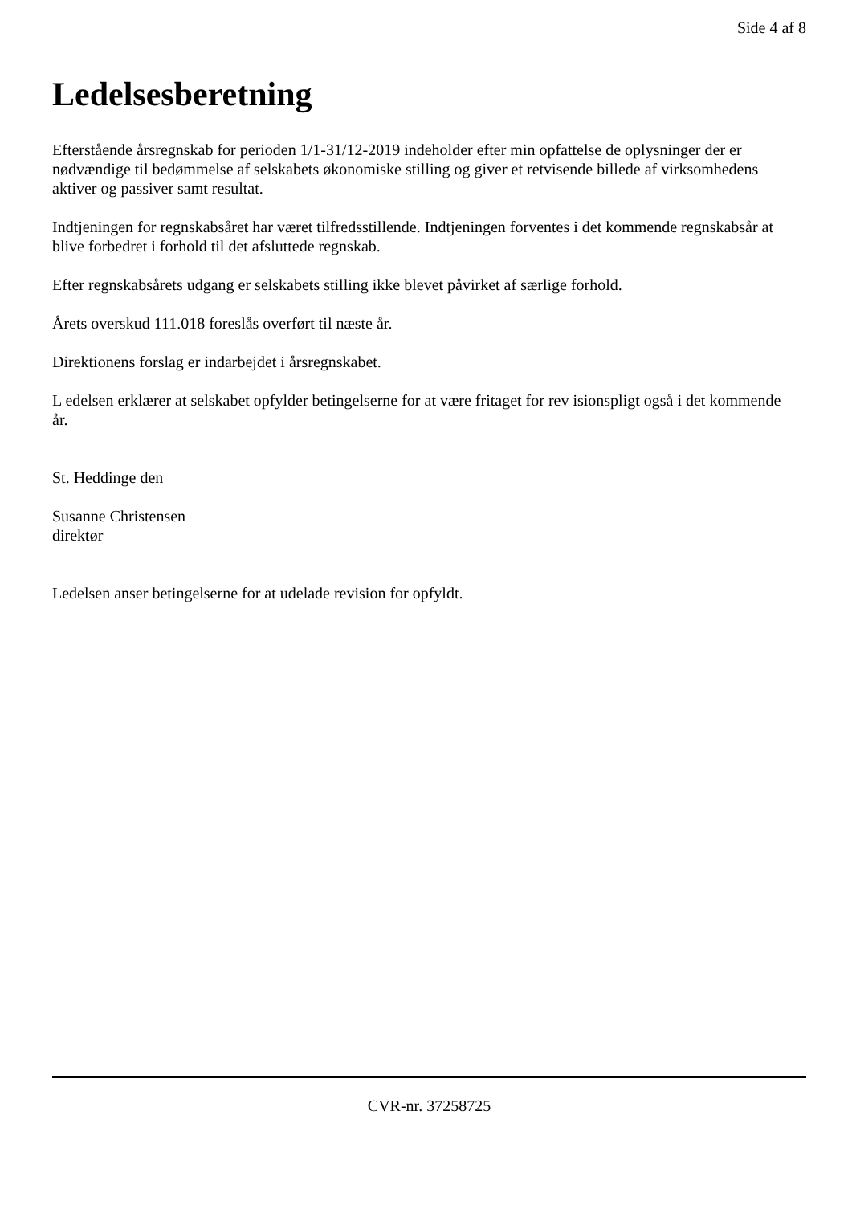Side 4 af 8
Ledelsesberetning
Efterstående årsregnskab for perioden 1/1-31/12-2019 indeholder efter min opfattelse de oplysninger der er nødvændige til bedømmelse af selskabets økonomiske stilling og giver et retvisende billede af virksomhedens aktiver og passiver samt resultat.
Indtjeningen for regnskabsåret har været tilfredsstillende. Indtjeningen forventes i det kommende regnskabsår at blive forbedret i forhold til det afsluttede regnskab.
Efter regnskabsårets udgang er selskabets stilling ikke blevet påvirket af særlige forhold.
Årets overskud 111.018 foreslås overført til næste år.
Direktionens forslag er indarbejdet i årsregnskabet.
L edelsen erklærer at selskabet opfylder betingelserne for at være fritaget for rev isionspligt også i det kommende år.
St. Heddinge den
Susanne Christensen
direktør
Ledelsen anser betingelserne for at udelade revision for opfyldt.
CVR-nr. 37258725